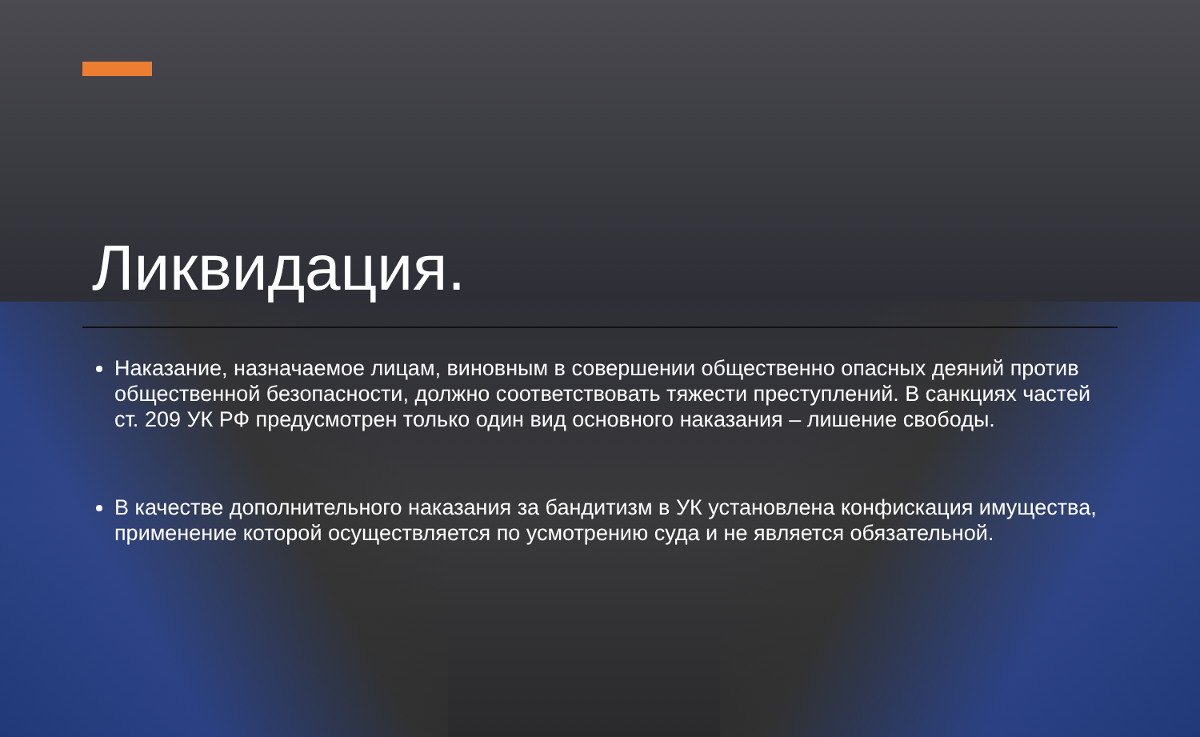Ликвидация.
Наказание, назначаемое лицам, виновным в совершении общественно опасных деяний против общественной безопасности, должно соответствовать тяжести преступлений. В санкциях частей ст. 209 УК РФ предусмотрен только один вид основного наказания – лишение свободы.
В качестве дополнительного наказания за бандитизм в УК установлена конфискация имущества, применение которой осуществляется по усмотрению суда и не является обязательной.